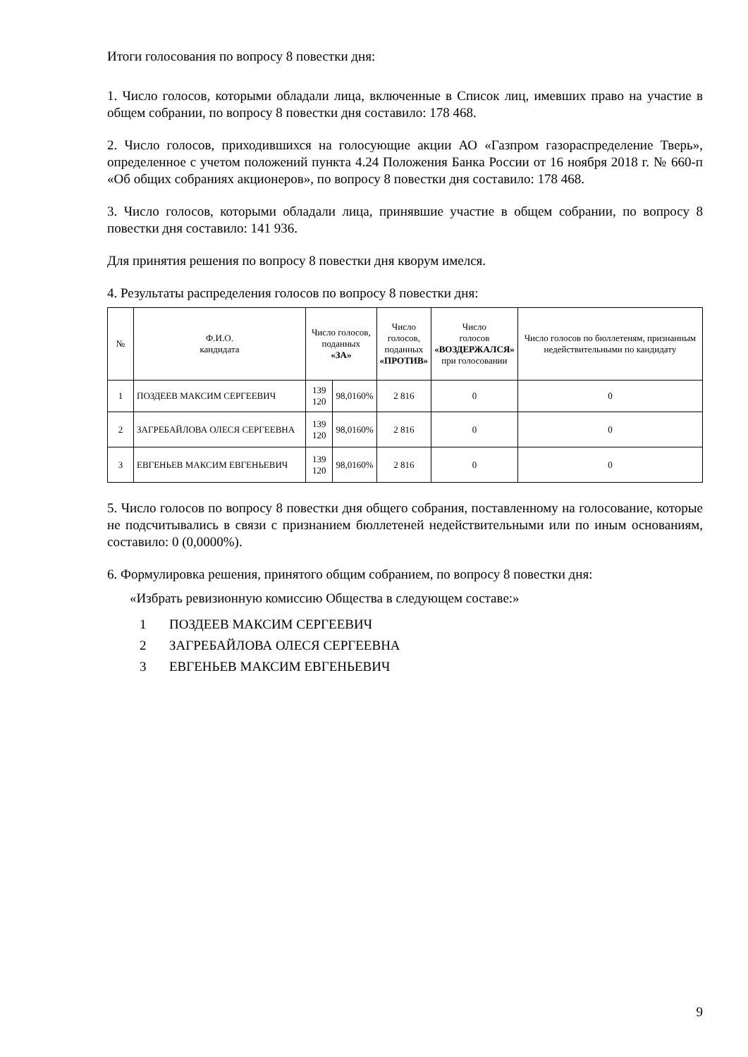Итоги голосования по вопросу 8 повестки дня:
1. Число голосов, которыми обладали лица, включенные в Список лиц, имевших право на участие в общем собрании, по вопросу 8 повестки дня составило: 178 468.
2. Число голосов, приходившихся на голосующие акции АО «Газпром газораспределение Тверь», определенное с учетом положений пункта 4.24 Положения Банка России от 16 ноября 2018 г. № 660-п «Об общих собраниях акционеров», по вопросу 8 повестки дня составило: 178 468.
3. Число голосов, которыми обладали лица, принявшие участие в общем собрании, по вопросу 8 повестки дня составило: 141 936.
Для принятия решения по вопросу 8 повестки дня кворум имелся.
4. Результаты распределения голосов по вопросу 8 повестки дня:
| № | Ф.И.О. кандидата | Число голосов, поданных «ЗА» | | Число голосов, поданных «ПРОТИВ» | Число голосов «ВОЗДЕРЖАЛСЯ» при голосовании | Число голосов по бюллетеням, признанным недействительными по кандидату |
| --- | --- | --- | --- | --- | --- | --- |
| 1 | ПОЗДЕЕВ МАКСИМ СЕРГЕЕВИЧ | 139 120 | 98,0160% | 2 816 | 0 | 0 |
| 2 | ЗАГРЕБАЙЛОВА ОЛЕСЯ СЕРГЕЕВНА | 139 120 | 98,0160% | 2 816 | 0 | 0 |
| 3 | ЕВГЕНЬЕВ МАКСИМ ЕВГЕНЬЕВИЧ | 139 120 | 98,0160% | 2 816 | 0 | 0 |
5. Число голосов по вопросу 8 повестки дня общего собрания, поставленному на голосование, которые не подсчитывались в связи с признанием бюллетеней недействительными или по иным основаниям, составило: 0 (0,0000%).
6. Формулировка решения, принятого общим собранием, по вопросу 8 повестки дня:
«Избрать ревизионную комиссию Общества в следующем составе:»
1 ПОЗДЕЕВ МАКСИМ СЕРГЕЕВИЧ
2 ЗАГРЕБАЙЛОВА ОЛЕСЯ СЕРГЕЕВНА
3 ЕВГЕНЬЕВ МАКСИМ ЕВГЕНЬЕВИЧ
9